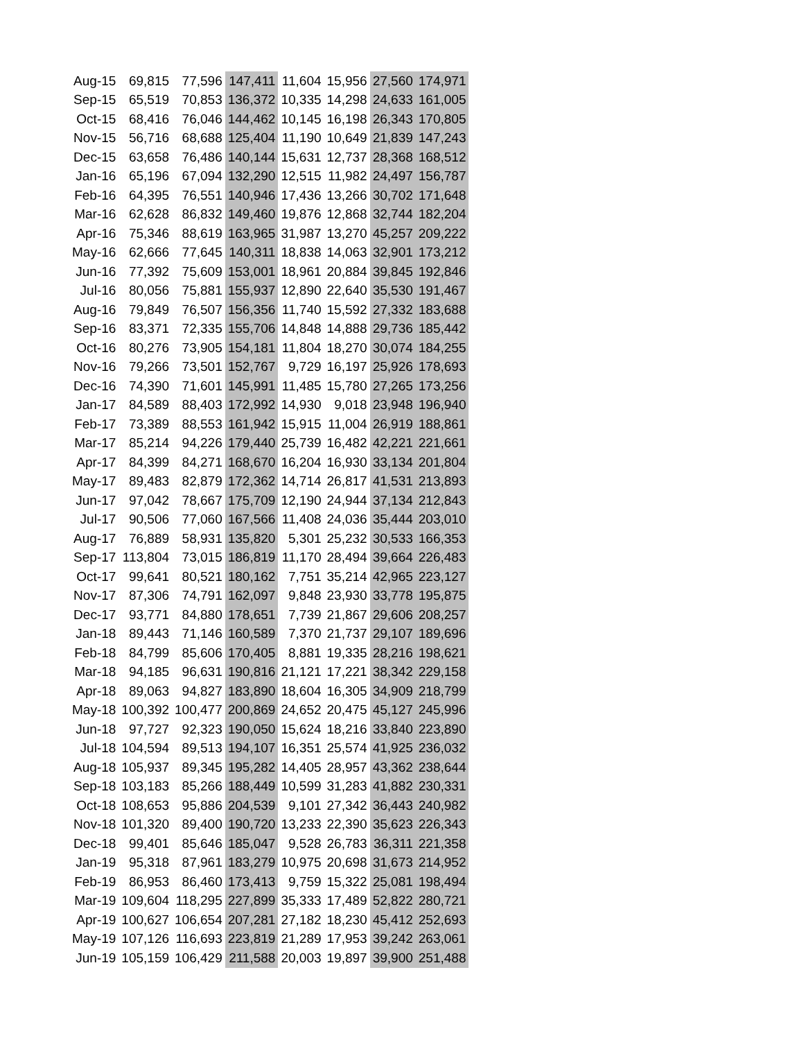| Aug-15 | 69,815 | 77,596 | 147,411 | 11,604 | 15,956 | 27,560 | 174,971 |
| Sep-15 | 65,519 | 70,853 | 136,372 | 10,335 | 14,298 | 24,633 | 161,005 |
| Oct-15 | 68,416 | 76,046 | 144,462 | 10,145 | 16,198 | 26,343 | 170,805 |
| Nov-15 | 56,716 | 68,688 | 125,404 | 11,190 | 10,649 | 21,839 | 147,243 |
| Dec-15 | 63,658 | 76,486 | 140,144 | 15,631 | 12,737 | 28,368 | 168,512 |
| Jan-16 | 65,196 | 67,094 | 132,290 | 12,515 | 11,982 | 24,497 | 156,787 |
| Feb-16 | 64,395 | 76,551 | 140,946 | 17,436 | 13,266 | 30,702 | 171,648 |
| Mar-16 | 62,628 | 86,832 | 149,460 | 19,876 | 12,868 | 32,744 | 182,204 |
| Apr-16 | 75,346 | 88,619 | 163,965 | 31,987 | 13,270 | 45,257 | 209,222 |
| May-16 | 62,666 | 77,645 | 140,311 | 18,838 | 14,063 | 32,901 | 173,212 |
| Jun-16 | 77,392 | 75,609 | 153,001 | 18,961 | 20,884 | 39,845 | 192,846 |
| Jul-16 | 80,056 | 75,881 | 155,937 | 12,890 | 22,640 | 35,530 | 191,467 |
| Aug-16 | 79,849 | 76,507 | 156,356 | 11,740 | 15,592 | 27,332 | 183,688 |
| Sep-16 | 83,371 | 72,335 | 155,706 | 14,848 | 14,888 | 29,736 | 185,442 |
| Oct-16 | 80,276 | 73,905 | 154,181 | 11,804 | 18,270 | 30,074 | 184,255 |
| Nov-16 | 79,266 | 73,501 | 152,767 | 9,729 | 16,197 | 25,926 | 178,693 |
| Dec-16 | 74,390 | 71,601 | 145,991 | 11,485 | 15,780 | 27,265 | 173,256 |
| Jan-17 | 84,589 | 88,403 | 172,992 | 14,930 | 9,018 | 23,948 | 196,940 |
| Feb-17 | 73,389 | 88,553 | 161,942 | 15,915 | 11,004 | 26,919 | 188,861 |
| Mar-17 | 85,214 | 94,226 | 179,440 | 25,739 | 16,482 | 42,221 | 221,661 |
| Apr-17 | 84,399 | 84,271 | 168,670 | 16,204 | 16,930 | 33,134 | 201,804 |
| May-17 | 89,483 | 82,879 | 172,362 | 14,714 | 26,817 | 41,531 | 213,893 |
| Jun-17 | 97,042 | 78,667 | 175,709 | 12,190 | 24,944 | 37,134 | 212,843 |
| Jul-17 | 90,506 | 77,060 | 167,566 | 11,408 | 24,036 | 35,444 | 203,010 |
| Aug-17 | 76,889 | 58,931 | 135,820 | 5,301 | 25,232 | 30,533 | 166,353 |
| Sep-17 | 113,804 | 73,015 | 186,819 | 11,170 | 28,494 | 39,664 | 226,483 |
| Oct-17 | 99,641 | 80,521 | 180,162 | 7,751 | 35,214 | 42,965 | 223,127 |
| Nov-17 | 87,306 | 74,791 | 162,097 | 9,848 | 23,930 | 33,778 | 195,875 |
| Dec-17 | 93,771 | 84,880 | 178,651 | 7,739 | 21,867 | 29,606 | 208,257 |
| Jan-18 | 89,443 | 71,146 | 160,589 | 7,370 | 21,737 | 29,107 | 189,696 |
| Feb-18 | 84,799 | 85,606 | 170,405 | 8,881 | 19,335 | 28,216 | 198,621 |
| Mar-18 | 94,185 | 96,631 | 190,816 | 21,121 | 17,221 | 38,342 | 229,158 |
| Apr-18 | 89,063 | 94,827 | 183,890 | 18,604 | 16,305 | 34,909 | 218,799 |
| May-18 | 100,392 | 100,477 | 200,869 | 24,652 | 20,475 | 45,127 | 245,996 |
| Jun-18 | 97,727 | 92,323 | 190,050 | 15,624 | 18,216 | 33,840 | 223,890 |
| Jul-18 | 104,594 | 89,513 | 194,107 | 16,351 | 25,574 | 41,925 | 236,032 |
| Aug-18 | 105,937 | 89,345 | 195,282 | 14,405 | 28,957 | 43,362 | 238,644 |
| Sep-18 | 103,183 | 85,266 | 188,449 | 10,599 | 31,283 | 41,882 | 230,331 |
| Oct-18 | 108,653 | 95,886 | 204,539 | 9,101 | 27,342 | 36,443 | 240,982 |
| Nov-18 | 101,320 | 89,400 | 190,720 | 13,233 | 22,390 | 35,623 | 226,343 |
| Dec-18 | 99,401 | 85,646 | 185,047 | 9,528 | 26,783 | 36,311 | 221,358 |
| Jan-19 | 95,318 | 87,961 | 183,279 | 10,975 | 20,698 | 31,673 | 214,952 |
| Feb-19 | 86,953 | 86,460 | 173,413 | 9,759 | 15,322 | 25,081 | 198,494 |
| Mar-19 | 109,604 | 118,295 | 227,899 | 35,333 | 17,489 | 52,822 | 280,721 |
| Apr-19 | 100,627 | 106,654 | 207,281 | 27,182 | 18,230 | 45,412 | 252,693 |
| May-19 | 107,126 | 116,693 | 223,819 | 21,289 | 17,953 | 39,242 | 263,061 |
| Jun-19 | 105,159 | 106,429 | 211,588 | 20,003 | 19,897 | 39,900 | 251,488 |